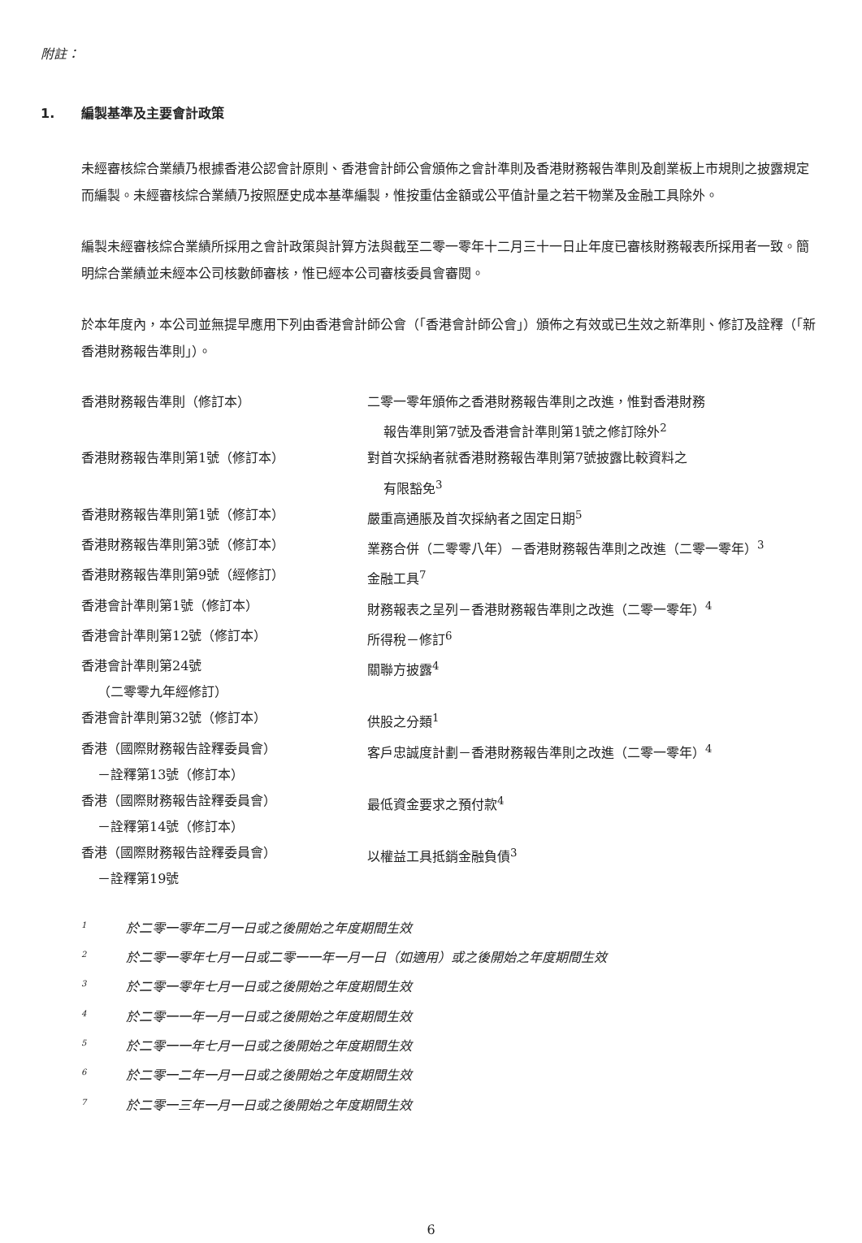附註：
1. 編製基準及主要會計政策
未經審核綜合業績乃根據香港公認會計原則、香港會計師公會頒佈之會計準則及香港財務報告準則及創業板上市規則之披露規定而編製。未經審核綜合業績乃按照歷史成本基準編製，惟按重估金額或公平值計量之若干物業及金融工具除外。
編製未經審核綜合業績所採用之會計政策與計算方法與截至二零一零年十二月三十一日止年度已審核財務報表所採用者一致。簡明綜合業績並未經本公司核數師審核，惟已經本公司審核委員會審閱。
於本年度內，本公司並無提早應用下列由香港會計師公會（「香港會計師公會」）頒佈之有效或已生效之新準則、修訂及詮釋（「新香港財務報告準則」）。
| 香港財務報告準則（修訂本） | 二零一零年頒佈之香港財務報告準則之改進，惟對香港財務 報告準則第7號及香港會計準則第1號之修訂除外<sup>2</sup> |
| 香港財務報告準則第1號（修訂本） | 對首次採納者就香港財務報告準則第7號披露比較資料之 有限豁免<sup>3</sup> |
| 香港財務報告準則第1號（修訂本） | 嚴重高通脹及首次採納者之固定日期<sup>5</sup> |
| 香港財務報告準則第3號（修訂本） | 業務合併（二零零八年）－香港財務報告準則之改進（二零一零年）<sup>3</sup> |
| 香港財務報告準則第9號（經修訂） | 金融工具<sup>7</sup> |
| 香港會計準則第1號（修訂本） | 財務報表之呈列－香港財務報告準則之改進（二零一零年）<sup>4</sup> |
| 香港會計準則第12號（修訂本） | 所得稅－修訂<sup>6</sup> |
| 香港會計準則第24號 （二零零九年經修訂） | 關聯方披露<sup>4</sup> |
| 香港會計準則第32號（修訂本） | 供股之分類<sup>1</sup> |
| 香港（國際財務報告詮釋委員會） －詮釋第13號（修訂本） | 客戶忠誠度計劃－香港財務報告準則之改進（二零一零年）<sup>4</sup> |
| 香港（國際財務報告詮釋委員會） －詮釋第14號（修訂本） | 最低資金要求之預付款<sup>4</sup> |
| 香港（國際財務報告詮釋委員會） －詮釋第19號 | 以權益工具抵銷金融負債<sup>3</sup> |
<sup>1</sup> 於二零一零年二月一日或之後開始之年度期間生效
<sup>2</sup> 於二零一零年七月一日或二零一一年一月一日（如適用）或之後開始之年度期間生效
<sup>3</sup> 於二零一零年七月一日或之後開始之年度期間生效
<sup>4</sup> 於二零一一年一月一日或之後開始之年度期間生效
<sup>5</sup> 於二零一一年七月一日或之後開始之年度期間生效
<sup>6</sup> 於二零一二年一月一日或之後開始之年度期間生效
<sup>7</sup> 於二零一三年一月一日或之後開始之年度期間生效
6